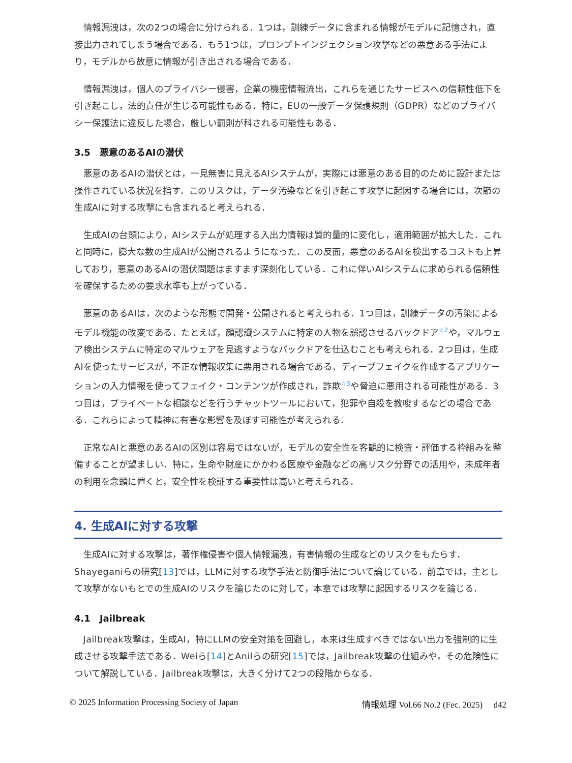情報漏洩は，次の2つの場合に分けられる．1つは，訓練データに含まれる情報がモデルに記憶され，直接出力されてしまう場合である．もう1つは，プロンプトインジェクション攻撃などの悪意ある手法により，モデルから故意に情報が引き出される場合である．
情報漏洩は，個人のプライバシー侵害，企業の機密情報流出，これらを通じたサービスへの信頼性低下を引き起こし，法的責任が生じる可能性もある．特に，EUの一般データ保護規則（GDPR）などのプライバシー保護法に違反した場合，厳しい罰則が科される可能性もある．
3.5　悪意のあるAIの潜伏
悪意のあるAIの潜伏とは，一見無害に見えるAIシステムが，実際には悪意のある目的のために設計または操作されている状況を指す．このリスクは，データ汚染などを引き起こす攻撃に起因する場合には，次節の生成AIに対する攻撃にも含まれると考えられる．
生成AIの台頭により，AIシステムが処理する入出力情報は質的量的に変化し，適用範囲が拡大した．これと同時に，膨大な数の生成AIが公開されるようになった．この反面，悪意のあるAIを検出するコストも上昇しており，悪意のあるAIの潜伏問題はますます深刻化している．これに伴いAIシステムに求められる信頼性を確保するための要求水準も上がっている．
悪意のあるAIは，次のような形態で開発・公開されると考えられる．1つ目は，訓練データの汚染によるモデル機能の改変である．たとえば，顔認識システムに特定の人物を誤認させるバックドア<sup>☆2</sup>や，マルウェア検出システムに特定のマルウェアを見逃すようなバックドアを仕込むことも考えられる．2つ目は，生成AIを使ったサービスが，不正な情報収集に悪用される場合である．ディープフェイクを作成するアプリケーションの入力情報を使ってフェイク・コンテンツが作成され，詐欺<sup>☆3</sup>や脅迫に悪用される可能性がある．3つ目は，プライベートな相談などを行うチャットツールにおいて，犯罪や自殺を教唆するなどの場合である．これらによって精神に有害な影響を及ぼす可能性が考えられる．
正常なAIと悪意のあるAIの区別は容易ではないが，モデルの安全性を客観的に検査・評価する枠組みを整備することが望ましい．特に，生命や財産にかかわる医療や金融などの高リスク分野での活用や，未成年者の利用を念頭に置くと，安全性を検証する重要性は高いと考えられる．
4. 生成AIに対する攻撃
生成AIに対する攻撃は，著作権侵害や個人情報漏洩，有害情報の生成などのリスクをもたらす．Shayeganiらの研究[13]では，LLMに対する攻撃手法と防御手法について論じている．前章では，主として攻撃がないもとでの生成AIのリスクを論じたのに対して，本章では攻撃に起因するリスクを論じる．
4.1　Jailbreak
Jailbreak攻撃は，生成AI，特にLLMの安全対策を回避し，本来は生成すべきではない出力を強制的に生成させる攻撃手法である．Weiら[14]とAnilらの研究[15]では，Jailbreak攻撃の仕組みや，その危険性について解説している．Jailbreak攻撃は，大きく分けて2つの段階からなる．
© 2025 Information Processing Society of Japan 情報処理 Vol.66 No.2 (Fec. 2025)　 d42